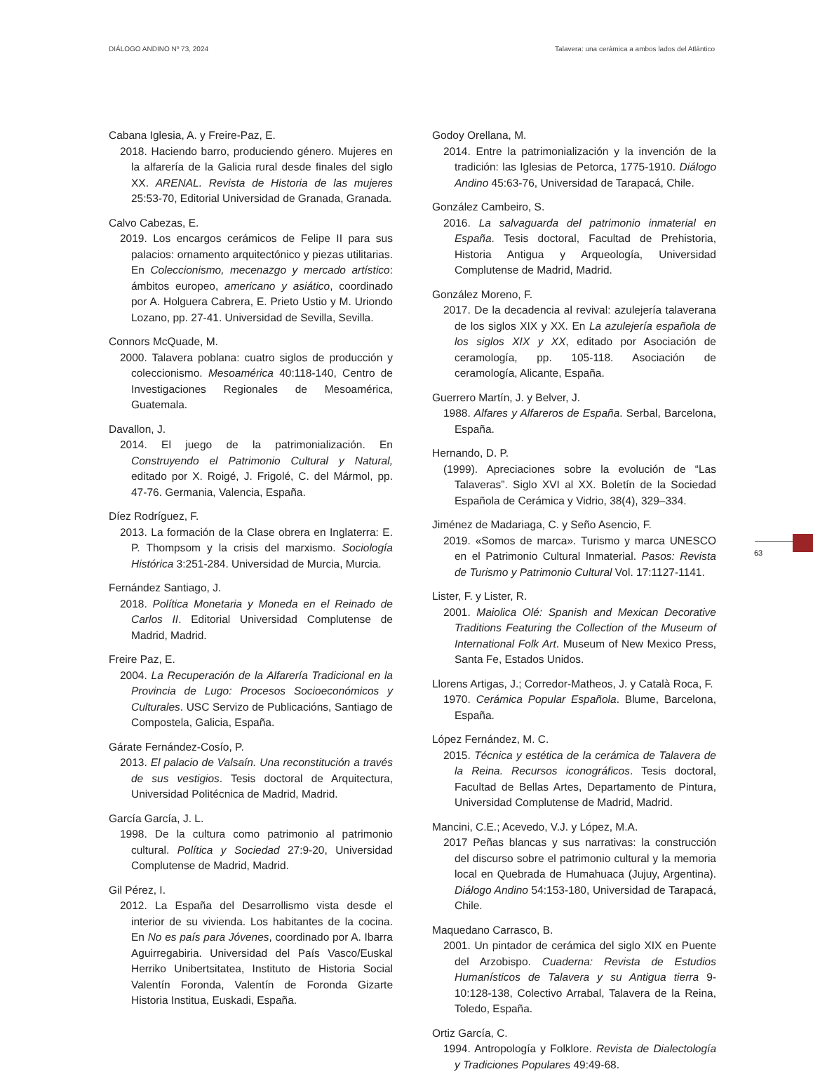DIÁLOGO ANDINO Nº 73, 2024 Talavera: una cerámica a ambos lados del Atlántico
Cabana Iglesia, A. y Freire-Paz, E.
2018. Haciendo barro, produciendo género. Mujeres en la alfarería de la Galicia rural desde finales del siglo XX. ARENAL. Revista de Historia de las mujeres 25:53-70, Editorial Universidad de Granada, Granada.
Calvo Cabezas, E.
2019. Los encargos cerámicos de Felipe II para sus palacios: ornamento arquitectónico y piezas utilitarias. En Coleccionismo, mecenazgo y mercado artístico: ámbitos europeo, americano y asiático, coordinado por A. Holguera Cabrera, E. Prieto Ustio y M. Uriondo Lozano, pp. 27-41. Universidad de Sevilla, Sevilla.
Connors McQuade, M.
2000. Talavera poblana: cuatro siglos de producción y coleccionismo. Mesoamérica 40:118-140, Centro de Investigaciones Regionales de Mesoamérica, Guatemala.
Davallon, J.
2014. El juego de la patrimonialización. En Construyendo el Patrimonio Cultural y Natural, editado por X. Roigé, J. Frigolé, C. del Mármol, pp. 47-76. Germania, Valencia, España.
Díez Rodríguez, F.
2013. La formación de la Clase obrera en Inglaterra: E. P. Thompsom y la crisis del marxismo. Sociología Histórica 3:251-284. Universidad de Murcia, Murcia.
Fernández Santiago, J.
2018. Política Monetaria y Moneda en el Reinado de Carlos II. Editorial Universidad Complutense de Madrid, Madrid.
Freire Paz, E.
2004. La Recuperación de la Alfarería Tradicional en la Provincia de Lugo: Procesos Socioeconómicos y Culturales. USC Servizo de Publicacións, Santiago de Compostela, Galicia, España.
Gárate Fernández-Cosío, P.
2013. El palacio de Valsaín. Una reconstitución a través de sus vestigios. Tesis doctoral de Arquitectura, Universidad Politécnica de Madrid, Madrid.
García García, J. L.
1998. De la cultura como patrimonio al patrimonio cultural. Política y Sociedad 27:9-20, Universidad Complutense de Madrid, Madrid.
Gil Pérez, I.
2012. La España del Desarrollismo vista desde el interior de su vivienda. Los habitantes de la cocina. En No es país para Jóvenes, coordinado por A. Ibarra Aguirregabiria. Universidad del País Vasco/Euskal Herriko Unibertsitatea, Instituto de Historia Social Valentín Foronda, Valentín de Foronda Gizarte Historia Institua, Euskadi, España.
Godoy Orellana, M.
2014. Entre la patrimonialización y la invención de la tradición: las Iglesias de Petorca, 1775-1910. Diálogo Andino 45:63-76, Universidad de Tarapacá, Chile.
González Cambeiro, S.
2016. La salvaguarda del patrimonio inmaterial en España. Tesis doctoral, Facultad de Prehistoria, Historia Antigua y Arqueología, Universidad Complutense de Madrid, Madrid.
González Moreno, F.
2017. De la decadencia al revival: azulejería talaverana de los siglos XIX y XX. En La azulejería española de los siglos XIX y XX, editado por Asociación de ceramología, pp. 105-118. Asociación de ceramología, Alicante, España.
Guerrero Martín, J. y Belver, J.
1988. Alfares y Alfareros de España. Serbal, Barcelona, España.
Hernando, D. P.
(1999). Apreciaciones sobre la evolución de “Las Talaveras”. Siglo XVI al XX. Boletín de la Sociedad Española de Cerámica y Vidrio, 38(4), 329–334.
Jiménez de Madariaga, C. y Seño Asencio, F.
2019. «Somos de marca». Turismo y marca UNESCO en el Patrimonio Cultural Inmaterial. Pasos: Revista de Turismo y Patrimonio Cultural Vol. 17:1127-1141.
Lister, F. y Lister, R.
2001. Maiolica Olé: Spanish and Mexican Decorative Traditions Featuring the Collection of the Museum of International Folk Art. Museum of New Mexico Press, Santa Fe, Estados Unidos.
Llorens Artigas, J.; Corredor-Matheos, J. y Català Roca, F.
1970. Cerámica Popular Española. Blume, Barcelona, España.
López Fernández, M. C.
2015. Técnica y estética de la cerámica de Talavera de la Reina. Recursos iconográficos. Tesis doctoral, Facultad de Bellas Artes, Departamento de Pintura, Universidad Complutense de Madrid, Madrid.
Mancini, C.E.; Acevedo, V.J. y López, M.A.
2017 Peñas blancas y sus narrativas: la construcción del discurso sobre el patrimonio cultural y la memoria local en Quebrada de Humahuaca (Jujuy, Argentina). Diálogo Andino 54:153-180, Universidad de Tarapacá, Chile.
Maquedano Carrasco, B.
2001. Un pintador de cerámica del siglo XIX en Puente del Arzobispo. Cuaderna: Revista de Estudios Humanísticos de Talavera y su Antigua tierra 9-10:128-138, Colectivo Arrabal, Talavera de la Reina, Toledo, España.
Ortiz García, C.
1994. Antropología y Folklore. Revista de Dialectología y Tradiciones Populares 49:49-68.
63